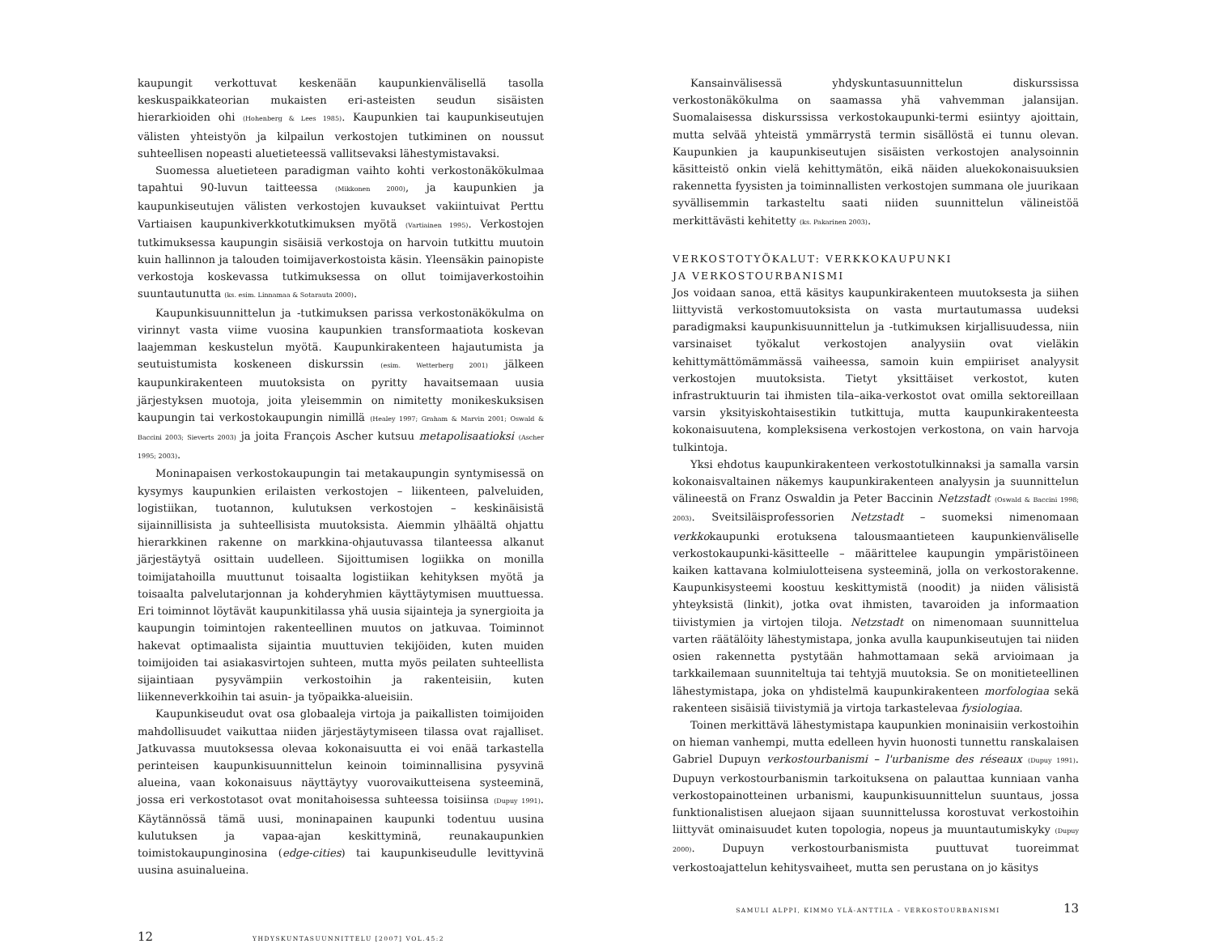kaupungit verkottuvat keskenään kaupunkienvälisellä tasolla keskuspaikkateorian mukaisten eri-asteisten seudun sisäisten hierarkioiden ohi (Hohenberg & Lees 1985). Kaupunkien tai kaupunkiseutujen välisten yhteistyön ja kilpailun verkostojen tutkiminen on noussut suhteellisen nopeasti aluetieteessä vallitsevaksi lähestymistavaksi.
Suomessa aluetieteen paradigman vaihto kohti verkostonäkökulmaa tapahtui 90-luvun taitteessa (Mikkonen 2000), ja kaupunkien ja kaupunkiseutujen välisten verkostojen kuvaukset vakiintuivat Perttu Vartiaisen kaupunkiverkkotutkimuksen myötä (Vartiainen 1995). Verkostojen tutkimuksessa kaupungin sisäisiä verkostoja on harvoin tutkittu muutoin kuin hallinnon ja talouden toimijaverkostoista käsin. Yleensäkin painopiste verkostoja koskevassa tutkimuksessa on ollut toimijaverkostoihin suuntautunutta (ks. esim. Linnamaa & Sotarauta 2000).
Kaupunkisuunnittelun ja -tutkimuksen parissa verkostonäkökulma on virinnyt vasta viime vuosina kaupunkien transformaatiota koskevan laajemman keskustelun myötä. Kaupunkirakenteen hajautumista ja seutuistumista koskeneen diskurssin (esim. Wetterberg 2001) jälkeen kaupunkirakenteen muutoksista on pyritty havaitsemaan uusia järjestyksen muotoja, joita yleisemmin on nimitetty monikeskuksisen kaupungin tai verkostokaupungin nimillä (Healey 1997; Graham & Marvin 2001; Oswald & Baccini 2003; Sieverts 2003) ja joita François Ascher kutsuu metapolisaatioksi (Ascher 1995; 2003).
Moninapaisen verkostokaupungin tai metakaupungin syntymisessä on kysymys kaupunkien erilaisten verkostojen – liikenteen, palveluiden, logistiikan, tuotannon, kulutuksen verkostojen – keskinäisistä sijainnillisista ja suhteellisista muutoksista. Aiemmin ylhäältä ohjattu hierarkkinen rakenne on markkina-ohjautuvassa tilanteessa alkanut järjestäytyä osittain uudelleen. Sijoittumisen logiikka on monilla toimijatahoilla muuttunut toisaalta logistiikan kehityksen myötä ja toisaalta palvelutarjonnan ja kohderyhmien käyttäytymisen muuttuessa. Eri toiminnot löytävät kaupunkitilassa yhä uusia sijainteja ja synergioita ja kaupungin toimintojen rakenteellinen muutos on jatkuvaa. Toiminnot hakevat optimaalista sijaintia muuttuvien tekijöiden, kuten muiden toimijoiden tai asiakasvirtojen suhteen, mutta myös peilaten suhteellista sijaintiaan pysyvämpiin verkostoihin ja rakenteisiin, kuten liikenneverkkoihin tai asuin- ja työpaikka-alueisiin.
Kaupunkiseudut ovat osa globaaleja virtoja ja paikallisten toimijoiden mahdollisuudet vaikuttaa niiden järjestäytymiseen tilassa ovat rajalliset. Jatkuvassa muutoksessa olevaa kokonaisuutta ei voi enää tarkastella perinteisen kaupunkisuunnittelun keinoin toiminnallisina pysyvinä alueina, vaan kokonaisuus näyttäytyy vuorovaikutteisena systeeminä, jossa eri verkostotasot ovat monitahoisessa suhteessa toisiinsa (Dupuy 1991). Käytännössä tämä uusi, moninapainen kaupunki todentuu uusina kulutuksen ja vapaa-ajan keskittyminä, reunakaupunkien toimistokaupunginosina (edge-cities) tai kaupunkiseudulle levittyvinä uusina asuinalueina.
12 YHDYSKUNTASUUNNITTELU [2007] VOL.45:2
Kansainvälisessä yhdyskuntasuunnittelun diskurssissa verkostonäkökulma on saamassa yhä vahvemman jalansijan. Suomalaisessa diskurssissa verkostokaupunki-termi esiintyy ajoittain, mutta selvää yhteistä ymmärrystä termin sisällöstä ei tunnu olevan. Kaupunkien ja kaupunkiseutujen sisäisten verkostojen analysoinnin käsitteistö onkin vielä kehittymätön, eikä näiden aluekokonaisuuksien rakennetta fyysisten ja toiminnallisten verkostojen summana ole juurikaan syvällisemmin tarkasteltu saati niiden suunnittelun välineistöä merkittävästi kehitetty (ks. Pakarinen 2003).
VERKOSTOTYÖKALUT: VERKKOKAUPUNKI
JA VERKOSTOURBANISMI
Jos voidaan sanoa, että käsitys kaupunkirakenteen muutoksesta ja siihen liittyvistä verkostomuutoksista on vasta murtautumassa uudeksi paradigmaksi kaupunkisuunnittelun ja -tutkimuksen kirjallisuudessa, niin varsinaiset työkalut verkostojen analyysiin ovat vieläkin kehittymättömämmässä vaiheessa, samoin kuin empiiriset analyysit verkostojen muutoksista. Tietyt yksittäiset verkostot, kuten infrastruktuurin tai ihmisten tila–aika-verkostot ovat omilla sektoreillaan varsin yksityiskohtaisestikin tutkittuja, mutta kaupunkirakenteesta kokonaisuutena, kompleksisena verkostojen verkostona, on vain harvoja tulkintoja.
Yksi ehdotus kaupunkirakenteen verkostotulkinnaksi ja samalla varsin kokonaisvaltainen näkemys kaupunkirakenteen analyysin ja suunnittelun välineestä on Franz Oswaldin ja Peter Baccinin Netzstadt (Oswald & Baccini 1998; 2003). Sveitsiläisprofessorien Netzstadt – suomeksi nimenomaan verkkokaupunki erotuksena talousmaantieteen kaupunkienväliselle verkostokaupunki-käsitteelle – määrittelee kaupungin ympäristöineen kaiken kattavana kolmiulotteisena systeeminä, jolla on verkostorakenne. Kaupunkisysteemi koostuu keskittymistä (noodit) ja niiden välisistä yhteyksistä (linkit), jotka ovat ihmisten, tavaroiden ja informaation tiivistymien ja virtojen tiloja. Netzstadt on nimenomaan suunnittelua varten räätälöity lähestymistapa, jonka avulla kaupunkiseutujen tai niiden osien rakennetta pystytään hahmottamaan sekä arvioimaan ja tarkkailemaan suunniteltuja tai tehtyjä muutoksia. Se on monitieteellinen lähestymistapa, joka on yhdistelmä kaupunkirakenteen morfologiaa sekä rakenteen sisäisiä tiivistymiä ja virtoja tarkastelevaa fysiologiaa.
Toinen merkittävä lähestymistapa kaupunkien moninaisiin verkostoihin on hieman vanhempi, mutta edelleen hyvin huonosti tunnettu ranskalaisen Gabriel Dupuyn verkostourbanismi – l'urbanisme des réseaux (Dupuy 1991). Dupuyn verkostourbanismin tarkoituksena on palauttaa kunniaan vanha verkostopainotteinen urbanismi, kaupunkisuunnittelun suuntaus, jossa funktionalistisen aluejaon sijaan suunnittelussa korostuvat verkostoihin liittyvät ominaisuudet kuten topologia, nopeus ja muuntautumiskyky (Dupuy 2000). Dupuyn verkostourbanismista puuttuvat tuoreimmat verkostoajattelun kehitysvaiheet, mutta sen perustana on jo käsitys
SAMULI ALPPI, KIMMO YLÄ-ANTTILA – VERKOSTOURBANISMI 13